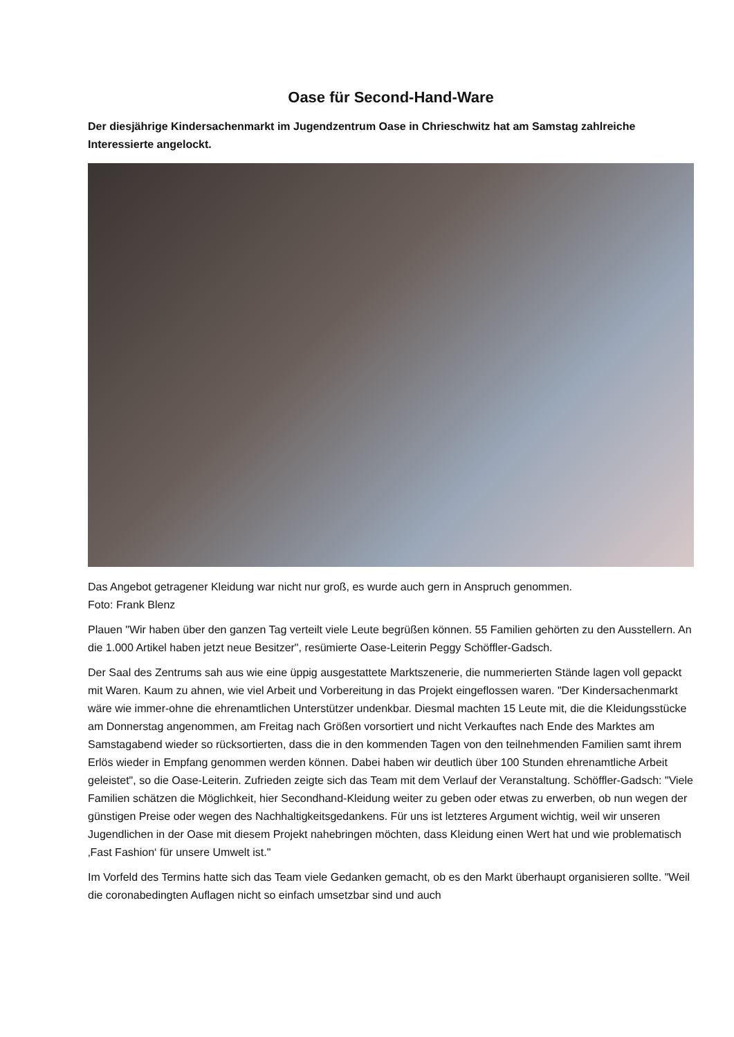Oase für Second-Hand-Ware
Der diesjährige Kindersachenmarkt im Jugendzentrum Oase in Chrieschwitz hat am Samstag zahlreiche Interessierte angelockt.
Das Angebot getragener Kleidung war nicht nur groß, es wurde auch gern in Anspruch genommen.
Foto: Frank Blenz
Plauen "Wir haben über den ganzen Tag verteilt viele Leute begrüßen können. 55 Familien gehörten zu den Ausstellern. An die 1.000 Artikel haben jetzt neue Besitzer", resümierte Oase-Leiterin Peggy Schöffler-Gadsch.
Der Saal des Zentrums sah aus wie eine üppig ausgestattete Marktszenerie, die nummerierten Stände lagen voll gepackt mit Waren. Kaum zu ahnen, wie viel Arbeit und Vorbereitung in das Projekt eingeflossen waren. "Der Kindersachenmarkt wäre wie immer-ohne die ehrenamtlichen Unterstützer undenkbar. Diesmal machten 15 Leute mit, die die Kleidungsstücke am Donnerstag angenommen, am Freitag nach Größen vorsortiert und nicht Verkauftes nach Ende des Marktes am Samstagabend wieder so rücksortierten, dass die in den kommenden Tagen von den teilnehmenden Familien samt ihrem Erlös wieder in Empfang genommen werden können. Dabei haben wir deutlich über 100 Stunden ehrenamtliche Arbeit geleistet", so die Oase-Leiterin. Zufrieden zeigte sich das Team mit dem Verlauf der Veranstaltung. Schöffler-Gadsch: "Viele Familien schätzen die Möglichkeit, hier Secondhand-Kleidung weiter zu geben oder etwas zu erwerben, ob nun wegen der günstigen Preise oder wegen des Nachhaltigkeitsgedankens. Für uns ist letzteres Argument wichtig, weil wir unseren Jugendlichen in der Oase mit diesem Projekt nahebringen möchten, dass Kleidung einen Wert hat und wie problematisch ‚Fast Fashion‘ für unsere Umwelt ist."
Im Vorfeld des Termins hatte sich das Team viele Gedanken gemacht, ob es den Markt überhaupt organisieren sollte. "Weil die coronabedingten Auflagen nicht so einfach umsetzbar sind und auch